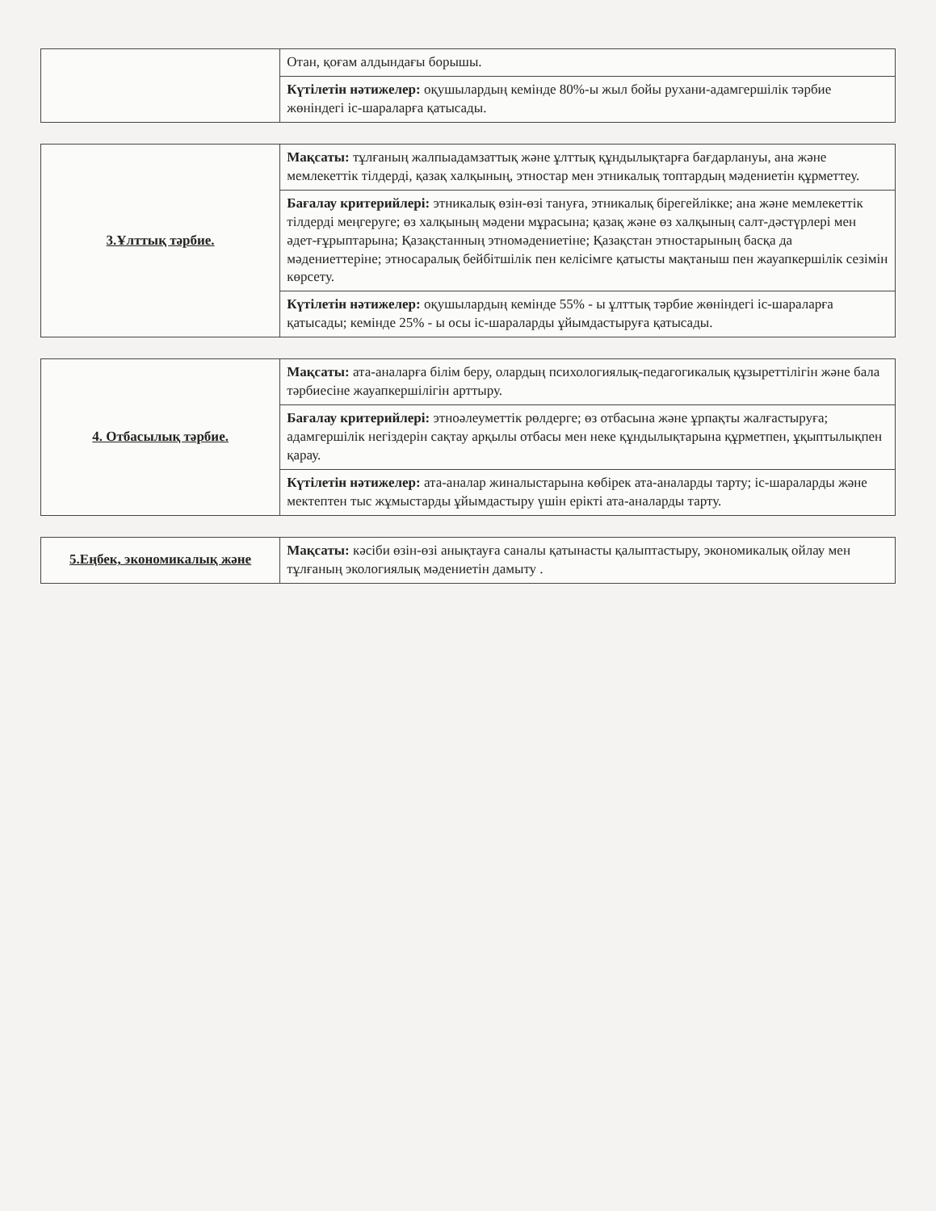| | Отан, қоғам алдындағы борышы. |
| | Күтілетін нәтижелер: оқушылардың кемінде 80%-ы жыл бойы рухани-адамгершілік тәрбие жөніндегі іс-шараларға қатысады. |
| 3.Ұлттық тәрбие. | Мақсаты: тұлғаның жалпыадамзаттық және ұлттық құндылықтарға бағдарлануы, ана және мемлекеттік тілдерді, қазақ халқының, этностар мен этникалық топтардың мәдениетін құрметтеу. |
| | Бағалау критерийлері: этникалық өзін-өзі тануға, этникалық бірегейлікке; ана және мемлекеттік тілдерді меңгеруге; өз халқының мәдени мұрасына; қазақ және өз халқының салт-дәстүрлері мен әдет-ғұрыптарына; Қазақстанның этномәдениетіне; Қазақстан этностарының басқа да мәдениеттеріне; этносаралық бейбітшілік пен келісімге қатысты мақтаныш пен жауапкершілік сезімін көрсету. |
| | Күтілетін нәтижелер: оқушылардың кемінде 55% - ы ұлттық тәрбие жөніндегі іс-шараларға қатысады; кемінде 25% - ы осы іс-шараларды ұйымдастыруға қатысады. |
| 4. Отбасылық тәрбие. | Мақсаты: ата-аналарға білім беру, олардың психологиялық-педагогикалық құзыреттілігін және бала тәрбиесіне жауапкершілігін арттыру. |
| | Бағалау критерийлері: этноәлеуметтік рөлдерге; өз отбасына және ұрпақты жалғастыруға; адамгершілік негіздерін сақтау арқылы отбасы мен неке құндылықтарына құрметпен, ұқыптылықпен қарау. |
| | Күтілетін нәтижелер: ата-аналар жиналыстарына көбірек ата-аналарды тарту; іс-шараларды және мектептен тыс жұмыстарды ұйымдастыру үшін ерікті ата-аналарды тарту. |
| 5.Еңбек, экономикалық және | Мақсаты: кәсіби өзін-өзі анықтауға саналы қатынасты қалыптастыру, экономикалық ойлау мен тұлғаның экологиялық мәдениетін дамыту . |